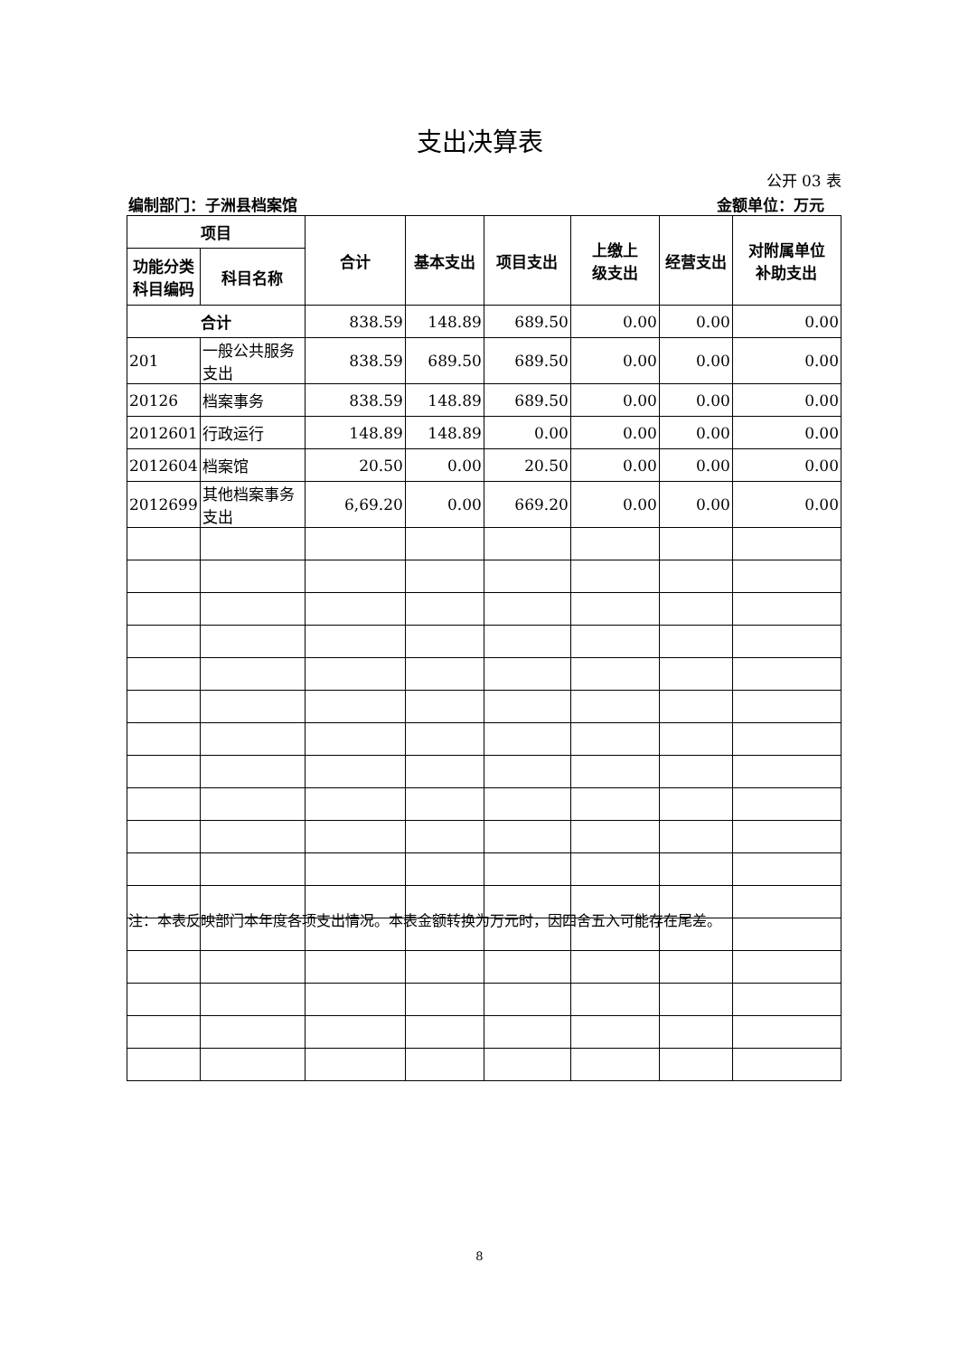支出决算表
公开 03 表
编制部门：子洲县档案馆 金额单位：万元
| 项目 | | 合计 | 基本支出 | 项目支出 | 上缴上 级支出 | 经营支出 | 对附属单位 补助支出 |
| --- | --- | --- | --- | --- | --- | --- | --- |
| 功能分类 科目编码 | 科目名称 | | | | | | |
| 合计 | | 838.59 | 148.89 | 689.50 | 0.00 | 0.00 | 0.00 |
| 201 | 一般公共服务支出 | 838.59 | 689.50 | 689.50 | 0.00 | 0.00 | 0.00 |
| 20126 | 档案事务 | 838.59 | 148.89 | 689.50 | 0.00 | 0.00 | 0.00 |
| 2012601 | 行政运行 | 148.89 | 148.89 | 0.00 | 0.00 | 0.00 | 0.00 |
| 2012604 | 档案馆 | 20.50 | 0.00 | 20.50 | 0.00 | 0.00 | 0.00 |
| 2012699 | 其他档案事务支出 | 6,69.20 | 0.00 | 669.20 | 0.00 | 0.00 | 0.00 |
注：本表反映部门本年度各项支出情况。本表金额转换为万元时，因四舍五入可能存在尾差。
8